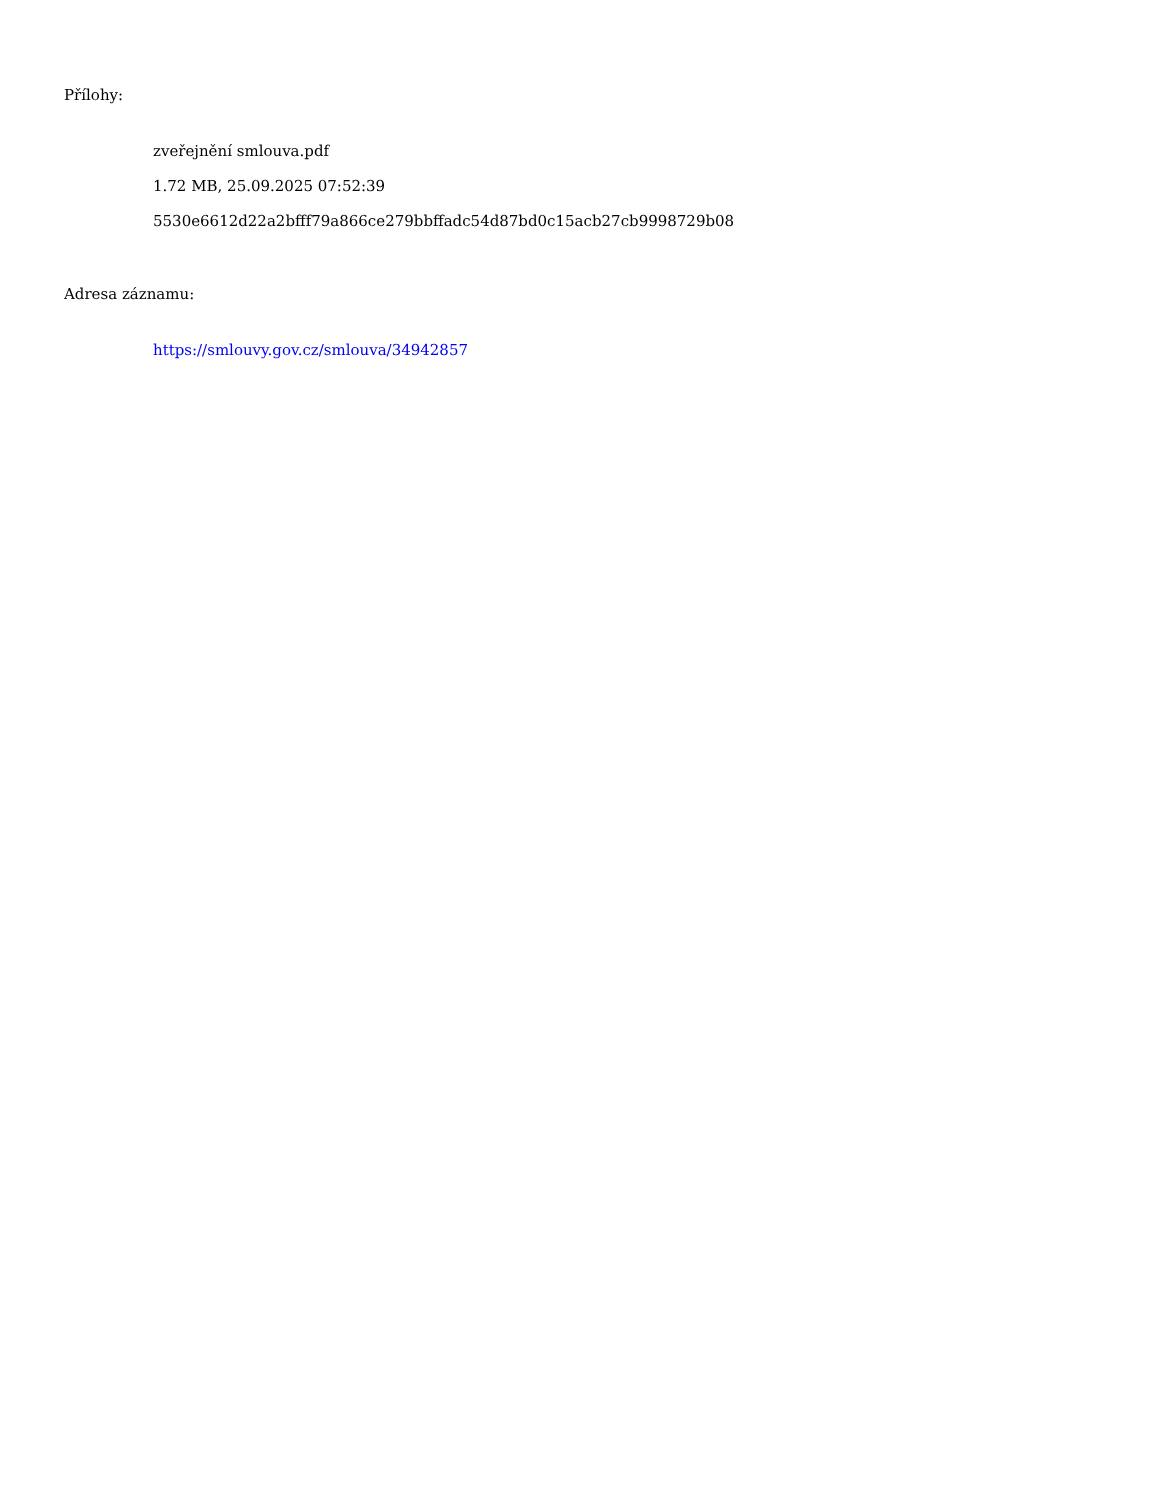Přílohy:
zveřejnění smlouva.pdf
1.72 MB, 25.09.2025 07:52:39
5530e6612d22a2bfff79a866ce279bbffadc54d87bd0c15acb27cb9998729b08
Adresa záznamu:
https://smlouvy.gov.cz/smlouva/34942857